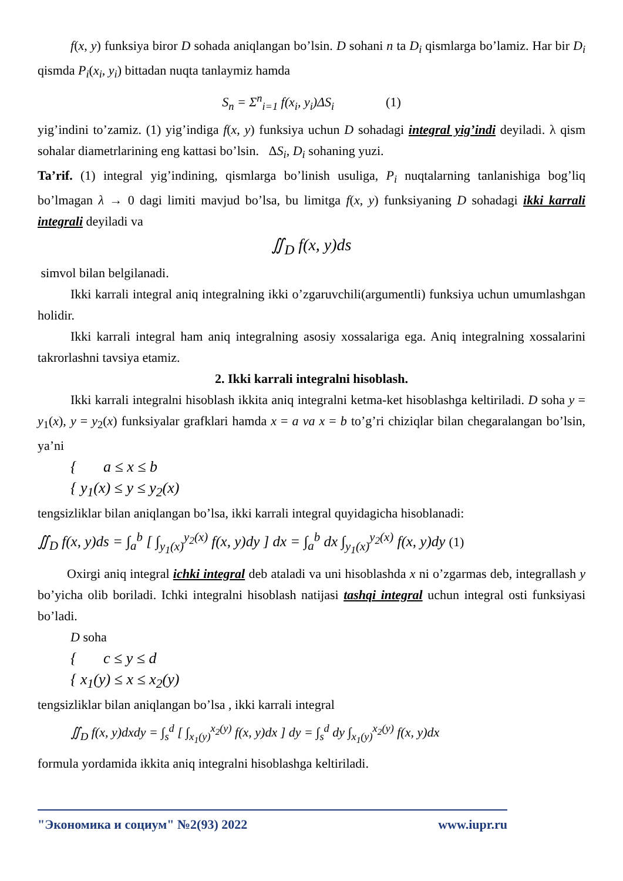f(x, y) funksiya biror D sohada aniqlangan bo’lsin. D sohani n ta D<sub>i</sub> qismlarga bo’lamiz. Har bir D<sub>i</sub> qismda P<sub>i</sub>(x<sub>i</sub>, y<sub>i</sub>) bittadan nuqta tanlaymiz hamda
S<sub>n</sub> = Σ<sup>n</sup><sub>i=1</sub> f(x<sub>i</sub>, y<sub>i</sub>)ΔS<sub>i</sub> (1)
yig’indini to’zamiz. (1) yig’indiga f(x, y) funksiya uchun D sohadagi integral yig’indi deyiladi. λ qism sohalar diametrlarining eng kattasi bo’lsin. ΔS<sub>i</sub>, D<sub>i</sub> sohaning yuzi.
Ta’rif. (1) integral yig’indining, qismlarga bo’linish usuliga, P<sub>i</sub> nuqtalarning tanlanishiga bog’liq bo’lmagan λ → 0 dagi limiti mavjud bo’lsa, bu limitga f(x, y) funksiyaning D sohadagi ikki karrali integrali deyiladi va
∬<sub>D</sub> f(x, y)ds
simvol bilan belgilanadi.
Ikki karrali integral aniq integralning ikki o’zgaruvchili(argumentli) funksiya uchun umumlashgan holidir.
Ikki karrali integral ham aniq integralning asosiy xossalariga ega. Aniq integralning xossalarini takrorlashni tavsiya etamiz.
2. Ikki karrali integralni hisoblash.
Ikki karrali integralni hisoblash ikkita aniq integralni ketma-ket hisoblashga keltiriladi. D soha y = y<sub>1</sub>(x), y = y<sub>2</sub>(x) funksiyalar grafklari hamda x = a va x = b to’g’ri chiziqlar bilan chegaralangan bo’lsin, ya’ni
{ a ≤ x ≤ b
{ y<sub>1</sub>(x) ≤ y ≤ y<sub>2</sub>(x)
tengsizliklar bilan aniqlangan bo’lsa, ikki karrali integral quyidagicha hisoblanadi:
∬<sub>D</sub> f(x, y)ds = ∫<sub>a</sub><sup>b</sup> [ ∫<sub>y<sub>1</sub>(x)</sub><sup>y<sub>2</sub>(x)</sup> f(x, y)dy ] dx = ∫<sub>a</sub><sup>b</sup> dx ∫<sub>y<sub>1</sub>(x)</sub><sup>y<sub>2</sub>(x)</sup> f(x, y)dy (1)
Oxirgi aniq integral ichki integral deb ataladi va uni hisoblashda x ni o’zgarmas deb, integrallash y bo’yicha olib boriladi. Ichki integralni hisoblash natijasi tashqi integral uchun integral osti funksiyasi bo’ladi.
D soha
{ c ≤ y ≤ d
{ x<sub>1</sub>(y) ≤ x ≤ x<sub>2</sub>(y)
tengsizliklar bilan aniqlangan bo’lsa , ikki karrali integral
∬<sub>D</sub> f(x, y)dxdy = ∫<sub>s</sub><sup>d</sup> [ ∫<sub>x<sub>1</sub>(y)</sub><sup>x<sub>2</sub>(y)</sup> f(x, y)dx ] dy = ∫<sub>s</sub><sup>d</sup> dy ∫<sub>x<sub>1</sub>(y)</sub><sup>x<sub>2</sub>(y)</sup> f(x, y)dx
formula yordamida ikkita aniq integralni hisoblashga keltiriladi.
"Экономика и социум" №2(93) 2022 www.iupr.ru